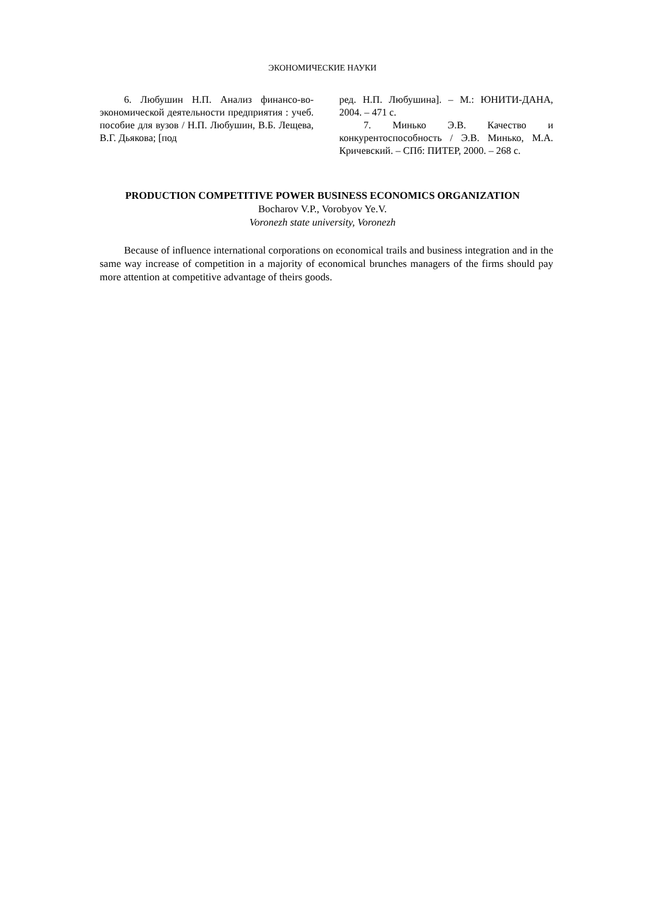ЭКОНОМИЧЕСКИЕ НАУКИ
6. Любушин Н.П. Анализ финансо-во-экономической деятельности предприятия : учеб. пособие для вузов / Н.П. Любушин, В.Б. Лещева, В.Г. Дьякова; [под
ред. Н.П. Любушина]. – М.: ЮНИТИ-ДАНА, 2004. – 471 с.
7. Минько Э.В. Качество и конкурентоспособность / Э.В. Минько, М.А. Кричевский. – СПб: ПИТЕР, 2000. – 268 с.
PRODUCTION COMPETITIVE POWER BUSINESS ECONOMICS ORGANIZATION
Bocharov V.P., Vorobyov Ye.V.
Voronezh state university, Voronezh
Because of influence international corporations on economical trails and business integration and in the same way increase of competition in a majority of economical brunches managers of the firms should pay more attention at competitive advantage of theirs goods.